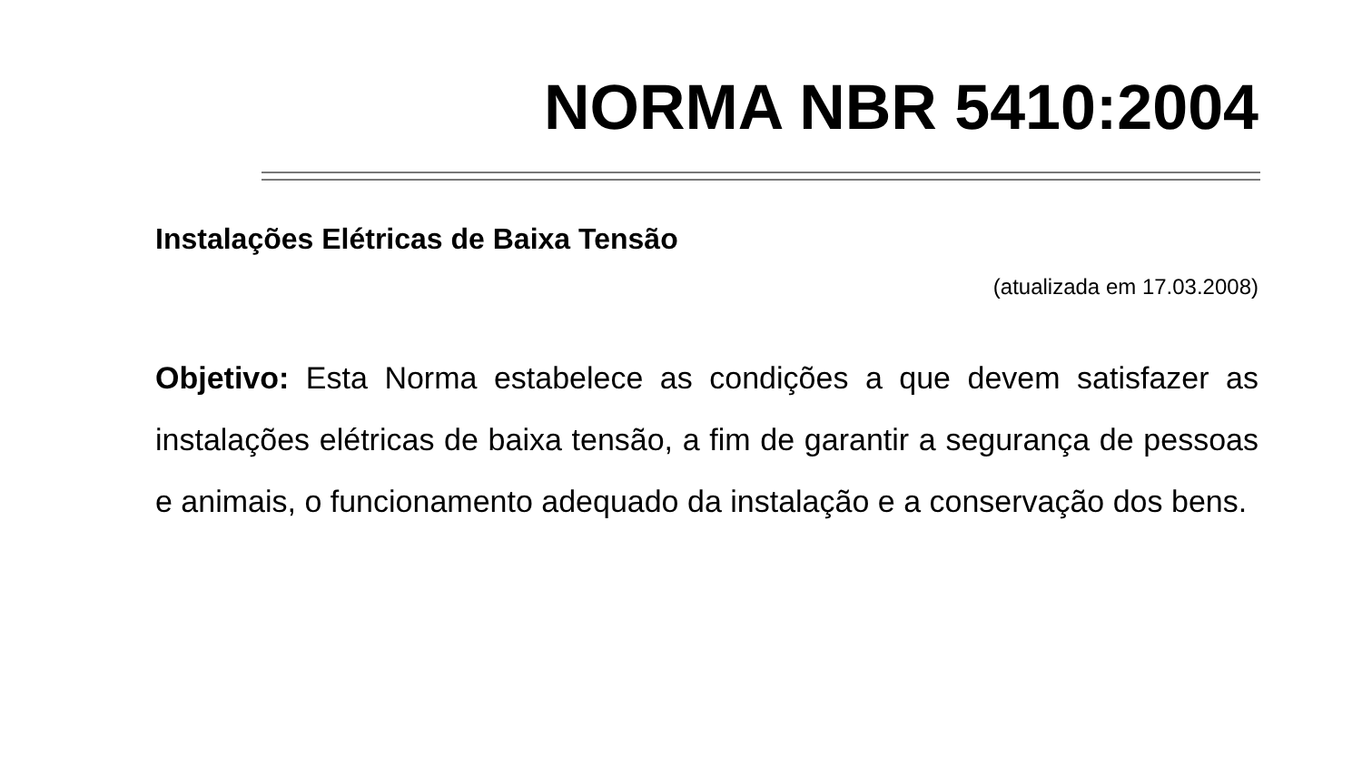NORMA NBR 5410:2004
Instalações Elétricas de Baixa Tensão
(atualizada em 17.03.2008)
Objetivo: Esta Norma estabelece as condições a que devem satisfazer as instalações elétricas de baixa tensão, a fim de garantir a segurança de pessoas e animais, o funcionamento adequado da instalação e a conservação dos bens.